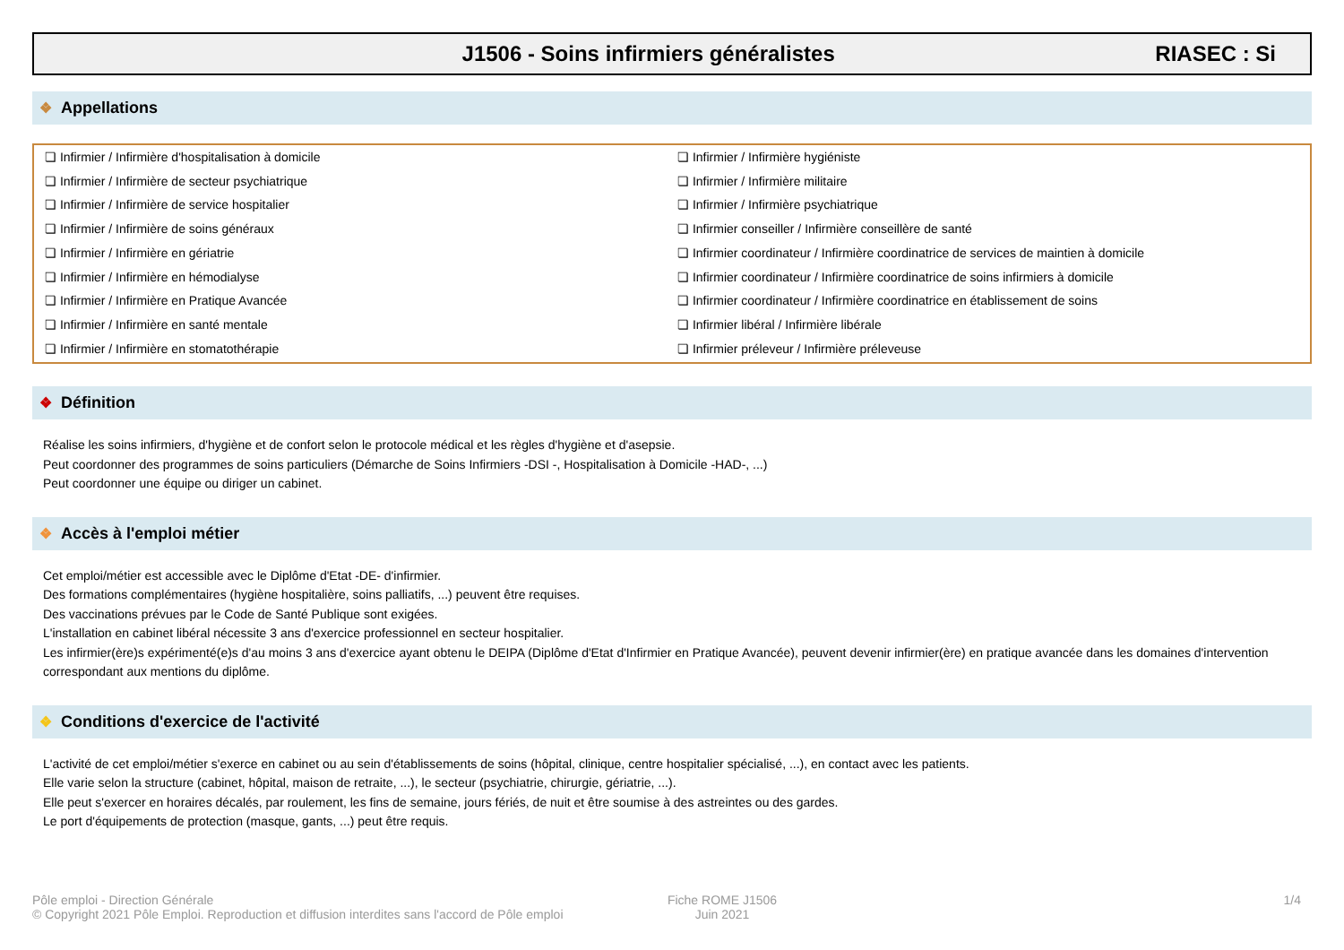J1506 - Soins infirmiers généralistes RIASEC : Si
❖ Appellations
❏ Infirmier / Infirmière d'hospitalisation à domicile
❏ Infirmier / Infirmière de secteur psychiatrique
❏ Infirmier / Infirmière de service hospitalier
❏ Infirmier / Infirmière de soins généraux
❏ Infirmier / Infirmière en gériatrie
❏ Infirmier / Infirmière en hémodialyse
❏ Infirmier / Infirmière en Pratique Avancée
❏ Infirmier / Infirmière en santé mentale
❏ Infirmier / Infirmière en stomatothérapie
❏ Infirmier / Infirmière hygiéniste
❏ Infirmier / Infirmière militaire
❏ Infirmier / Infirmière psychiatrique
❏ Infirmier conseiller / Infirmière conseillère de santé
❏ Infirmier coordinateur / Infirmière coordinatrice de services de maintien à domicile
❏ Infirmier coordinateur / Infirmière coordinatrice de soins infirmiers à domicile
❏ Infirmier coordinateur / Infirmière coordinatrice en établissement de soins
❏ Infirmier libéral / Infirmière libérale
❏ Infirmier préleveur / Infirmière préleveuse
❖ Définition
Réalise les soins infirmiers, d'hygiène et de confort selon le protocole médical et les règles d'hygiène et d'asepsie.
Peut coordonner des programmes de soins particuliers (Démarche de Soins Infirmiers -DSI -, Hospitalisation à Domicile -HAD-, ...)
Peut coordonner une équipe ou diriger un cabinet.
❖ Accès à l'emploi métier
Cet emploi/métier est accessible avec le Diplôme d'Etat -DE- d'infirmier.
Des formations complémentaires (hygiène hospitalière, soins palliatifs, ...) peuvent être requises.
Des vaccinations prévues par le Code de Santé Publique sont exigées.
L'installation en cabinet libéral nécessite 3 ans d'exercice professionnel en secteur hospitalier.
Les infirmier(ère)s expérimenté(e)s d'au moins 3 ans d'exercice ayant obtenu le DEIPA (Diplôme d'Etat d'Infirmier en Pratique Avancée), peuvent devenir infirmier(ère) en pratique avancée dans les domaines d'intervention correspondant aux mentions du diplôme.
❖ Conditions d'exercice de l'activité
L'activité de cet emploi/métier s'exerce en cabinet ou au sein d'établissements de soins (hôpital, clinique, centre hospitalier spécialisé, ...), en contact avec les patients.
Elle varie selon la structure (cabinet, hôpital, maison de retraite, ...), le secteur (psychiatrie, chirurgie, gériatrie, ...).
Elle peut s'exercer en horaires décalés, par roulement, les fins de semaine, jours fériés, de nuit et être soumise à des astreintes ou des gardes.
Le port d'équipements de protection (masque, gants, ...) peut être requis.
Pôle emploi - Direction Générale
© Copyright 2021 Pôle Emploi. Reproduction et diffusion interdites sans l'accord de Pôle emploi
Fiche ROME J1506
Juin 2021
1/4